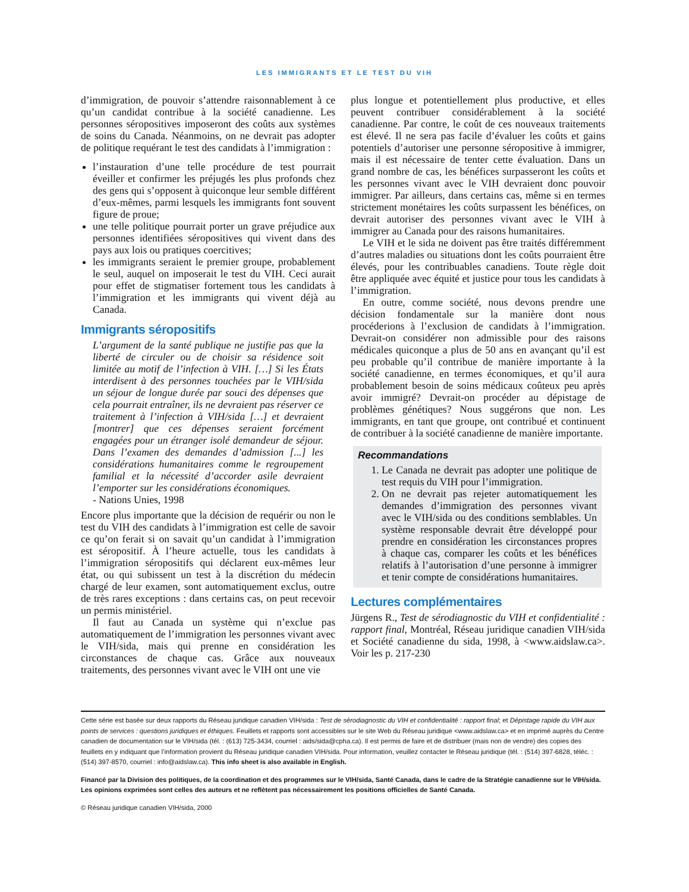LES IMMIGRANTS ET LE TEST DU VIH
d’immigration, de pouvoir s’attendre raisonnablement à ce qu’un candidat contribue à la société canadienne. Les personnes séropositives imposeront des coûts aux systèmes de soins du Canada. Néanmoins, on ne devrait pas adopter de politique requérant le test des candidats à l’immigration :
l’instauration d’une telle procédure de test pourrait éveiller et confirmer les préjugés les plus profonds chez des gens qui s’opposent à quiconque leur semble différent d’eux-mêmes, parmi lesquels les immigrants font souvent figure de proue;
une telle politique pourrait porter un grave préjudice aux personnes identifiées séropositives qui vivent dans des pays aux lois ou pratiques coercitives;
les immigrants seraient le premier groupe, probablement le seul, auquel on imposerait le test du VIH. Ceci aurait pour effet de stigmatiser fortement tous les candidats à l’immigration et les immigrants qui vivent déjà au Canada.
Immigrants séropositifs
L’argument de la santé publique ne justifie pas que la liberté de circuler ou de choisir sa résidence soit limitée au motif de l’infection à VIH. […] Si les États interdisent à des personnes touchées par le VIH/sida un séjour de longue durée par souci des dépenses que cela pourrait entraîner, ils ne devraient pas réserver ce traitement à l’infection à VIH/sida […] et devraient [montrer] que ces dépenses seraient forcément engagées pour un étranger isolé demandeur de séjour. Dans l’examen des demandes d’admission [...] les considérations humanitaires comme le regroupement familial et la nécessité d’accorder asile devraient l’emporter sur les considérations économiques.
- Nations Unies, 1998
Encore plus importante que la décision de requérir ou non le test du VIH des candidats à l’immigration est celle de savoir ce qu’on ferait si on savait qu’un candidat à l’immigration est séropositif. À l’heure actuelle, tous les candidats à l’immigration séropositifs qui déclarent eux-mêmes leur état, ou qui subissent un test à la discrétion du médecin chargé de leur examen, sont automatiquement exclus, outre de très rares exceptions : dans certains cas, on peut recevoir un permis ministériel.
Il faut au Canada un système qui n’exclue pas automatiquement de l’immigration les personnes vivant avec le VIH/sida, mais qui prenne en considération les circonstances de chaque cas. Grâce aux nouveaux traitements, des personnes vivant avec le VIH ont une vie
plus longue et potentiellement plus productive, et elles peuvent contribuer considérablement à la société canadienne. Par contre, le coût de ces nouveaux traitements est élevé. Il ne sera pas facile d’évaluer les coûts et gains potentiels d’autoriser une personne séropositive à immigrer, mais il est nécessaire de tenter cette évaluation. Dans un grand nombre de cas, les bénéfices surpasseront les coûts et les personnes vivant avec le VIH devraient donc pouvoir immigrer. Par ailleurs, dans certains cas, même si en termes strictement monétaires les coûts surpassent les bénéfices, on devrait autoriser des personnes vivant avec le VIH à immigrer au Canada pour des raisons humanitaires.
Le VIH et le sida ne doivent pas être traités différemment d’autres maladies ou situations dont les coûts pourraient être élevés, pour les contribuables canadiens. Toute règle doit être appliquée avec équité et justice pour tous les candidats à l’immigration.
En outre, comme société, nous devons prendre une décision fondamentale sur la manière dont nous procéderions à l’exclusion de candidats à l’immigration. Devrait-on considérer non admissible pour des raisons médicales quiconque a plus de 50 ans en avançant qu’il est peu probable qu’il contribue de manière importante à la société canadienne, en termes économiques, et qu’il aura probablement besoin de soins médicaux coûteux peu après avoir immigré? Devrait-on procéder au dépistage de problèmes génétiques? Nous suggérons que non. Les immigrants, en tant que groupe, ont contribué et continuent de contribuer à la société canadienne de manière importante.
Recommandations
1. Le Canada ne devrait pas adopter une politique de test requis du VIH pour l’immigration.
2. On ne devrait pas rejeter automatiquement les demandes d’immigration des personnes vivant avec le VIH/sida ou des conditions semblables. Un système responsable devrait être développé pour prendre en considération les circonstances propres à chaque cas, comparer les coûts et les bénéfices relatifs à l’autorisation d’une personne à immigrer et tenir compte de considérations humanitaires.
Lectures complémentaires
Jürgens R., Test de sérodiagnostic du VIH et confidentialité : rapport final, Montréal, Réseau juridique canadien VIH/sida et Société canadienne du sida, 1998, à <www.aidslaw.ca>. Voir les p. 217-230
Cette série est basée sur deux rapports du Réseau juridique canadien VIH/sida : Test de sérodiagnostic du VIH et confidentialité : rapport final; et Dépistage rapide du VIH aux points de services : questions juridiques et éthiques. Feuillets et rapports sont accessibles sur le site Web du Réseau juridique <www.aidslaw.ca> et en imprimé auprès du Centre canadien de documentation sur le VIH/sida (tél. : (613) 725-3434, courriel : aids/sida@cpha.ca). Il est permis de faire et de distribuer (mais non de vendre) des copies des feuillets en y indiquant que l’information provient du Réseau juridique canadien VIH/sida. Pour information, veuillez contacter le Réseau juridique (tél. : (514) 397-6828, téléc. : (514) 397-8570, courriel : info@aidslaw.ca). This info sheet is also available in English.
Financé par la Division des politiques, de la coordination et des programmes sur le VIH/sida, Santé Canada, dans le cadre de la Stratégie canadienne sur le VIH/sida. Les opinions exprimées sont celles des auteurs et ne reflètent pas nécessairement les positions officielles de Santé Canada.
© Réseau juridique canadien VIH/sida, 2000